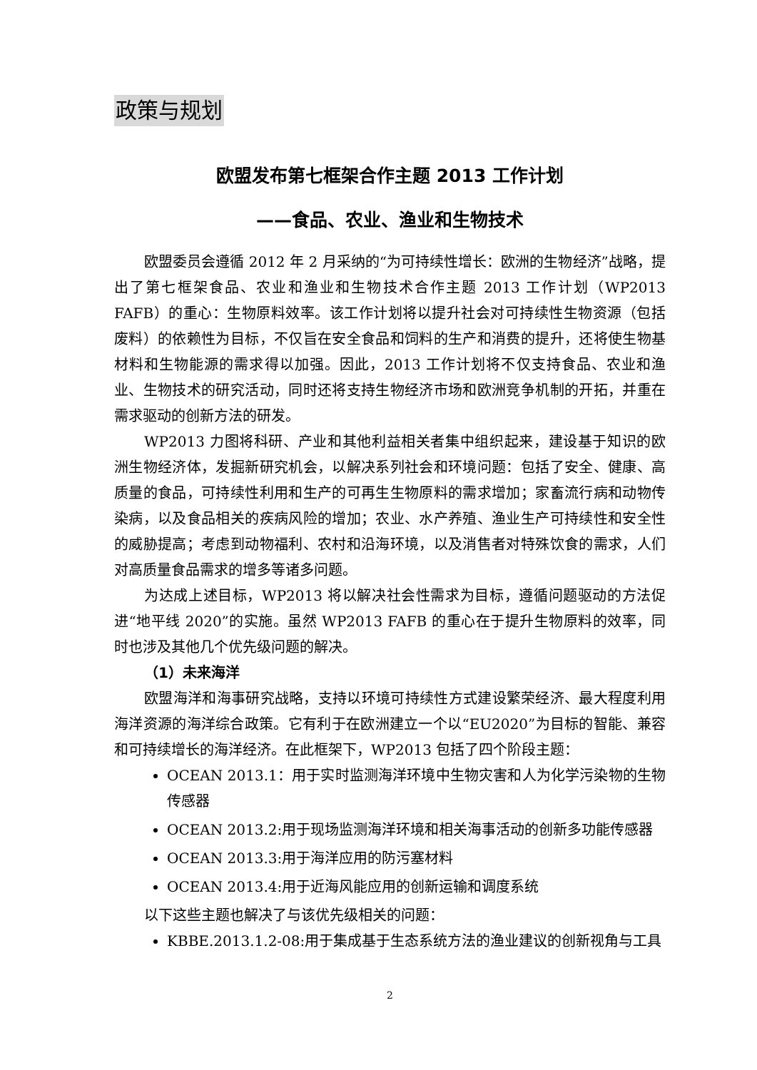政策与规划
欧盟发布第七框架合作主题 2013 工作计划
——食品、农业、渔业和生物技术
欧盟委员会遵循 2012 年 2 月采纳的“为可持续性增长：欧洲的生物经济”战略，提出了第七框架食品、农业和渔业和生物技术合作主题 2013 工作计划（WP2013 FAFB）的重心：生物原料效率。该工作计划将以提升社会对可持续性生物资源（包括废料）的依赖性为目标，不仅旨在安全食品和饲料的生产和消费的提升，还将使生物基材料和生物能源的需求得以加强。因此，2013 工作计划将不仅支持食品、农业和渔业、生物技术的研究活动，同时还将支持生物经济市场和欧洲竞争机制的开拓，并重在需求驱动的创新方法的研发。
WP2013 力图将科研、产业和其他利益相关者集中组织起来，建设基于知识的欧洲生物经济体，发掘新研究机会，以解决系列社会和环境问题：包括了安全、健康、高质量的食品，可持续性利用和生产的可再生生物原料的需求增加；家畜流行病和动物传染病，以及食品相关的疾病风险的增加；农业、水产养殖、渔业生产可持续性和安全性的威胁提高；考虑到动物福利、农村和沿海环境，以及消售者对特殊饮食的需求，人们对高质量食品需求的增多等诸多问题。
为达成上述目标，WP2013 将以解决社会性需求为目标，遵循问题驱动的方法促进“地平线 2020”的实施。虽然 WP2013 FAFB 的重心在于提升生物原料的效率，同时也涉及其他几个优先级问题的解决。
（1）未来海洋
欧盟海洋和海事研究战略，支持以环境可持续性方式建设繁荣经济、最大程度利用海洋资源的海洋综合政策。它有利于在欧洲建立一个以“EU2020”为目标的智能、兼容和可持续增长的海洋经济。在此框架下，WP2013 包括了四个阶段主题：
OCEAN 2013.1：用于实时监测海洋环境中生物灾害和人为化学污染物的生物传感器
OCEAN 2013.2:用于现场监测海洋环境和相关海事活动的创新多功能传感器
OCEAN 2013.3:用于海洋应用的防污塞材料
OCEAN 2013.4:用于近海风能应用的创新运输和调度系统
以下这些主题也解决了与该优先级相关的问题：
KBBE.2013.1.2-08:用于集成基于生态系统方法的渔业建议的创新视角与工具
2